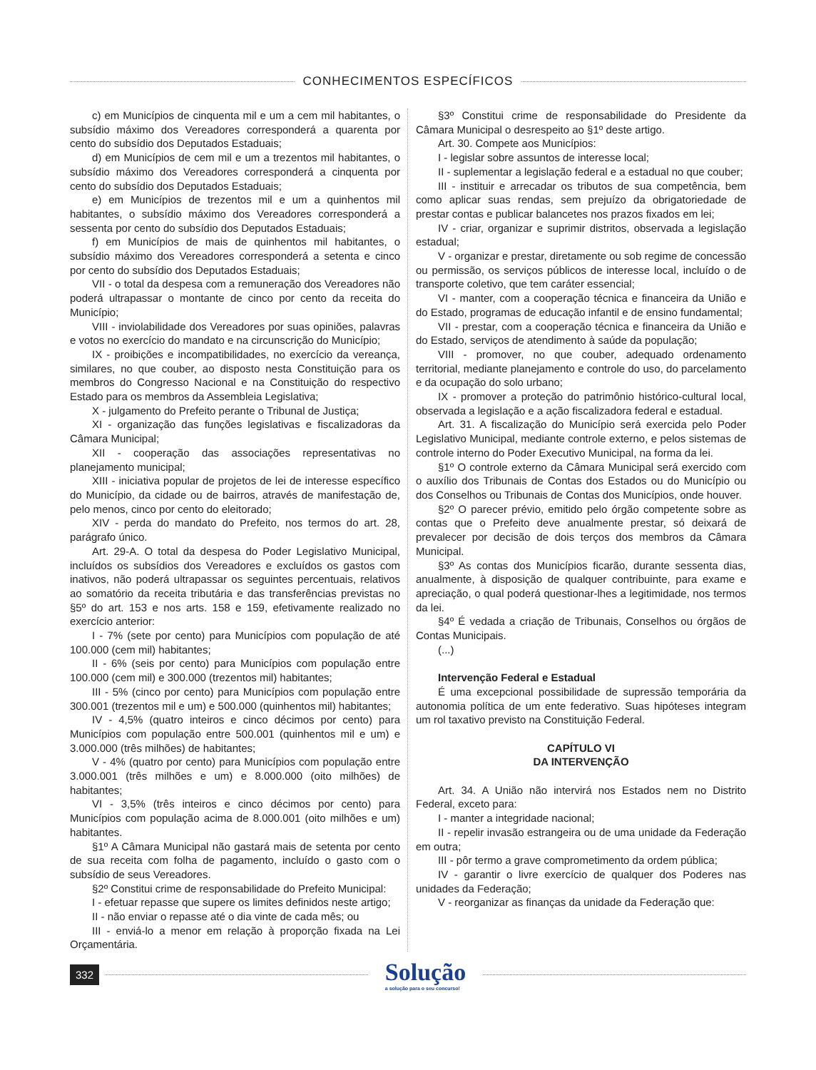CONHECIMENTOS ESPECÍFICOS
c) em Municípios de cinquenta mil e um a cem mil habitantes, o subsídio máximo dos Vereadores corresponderá a quarenta por cento do subsídio dos Deputados Estaduais;
d) em Municípios de cem mil e um a trezentos mil habitantes, o subsídio máximo dos Vereadores corresponderá a cinquenta por cento do subsídio dos Deputados Estaduais;
e) em Municípios de trezentos mil e um a quinhentos mil habitantes, o subsídio máximo dos Vereadores corresponderá a sessenta por cento do subsídio dos Deputados Estaduais;
f) em Municípios de mais de quinhentos mil habitantes, o subsídio máximo dos Vereadores corresponderá a setenta e cinco por cento do subsídio dos Deputados Estaduais;
VII - o total da despesa com a remuneração dos Vereadores não poderá ultrapassar o montante de cinco por cento da receita do Município;
VIII - inviolabilidade dos Vereadores por suas opiniões, palavras e votos no exercício do mandato e na circunscrição do Município;
IX - proibições e incompatibilidades, no exercício da vereança, similares, no que couber, ao disposto nesta Constituição para os membros do Congresso Nacional e na Constituição do respectivo Estado para os membros da Assembleia Legislativa;
X - julgamento do Prefeito perante o Tribunal de Justiça;
XI - organização das funções legislativas e fiscalizadoras da Câmara Municipal;
XII - cooperação das associações representativas no planejamento municipal;
XIII - iniciativa popular de projetos de lei de interesse específico do Município, da cidade ou de bairros, através de manifestação de, pelo menos, cinco por cento do eleitorado;
XIV - perda do mandato do Prefeito, nos termos do art. 28, parágrafo único.
Art. 29-A. O total da despesa do Poder Legislativo Municipal, incluídos os subsídios dos Vereadores e excluídos os gastos com inativos, não poderá ultrapassar os seguintes percentuais, relativos ao somatório da receita tributária e das transferências previstas no §5º do art. 153 e nos arts. 158 e 159, efetivamente realizado no exercício anterior:
I - 7% (sete por cento) para Municípios com população de até 100.000 (cem mil) habitantes;
II - 6% (seis por cento) para Municípios com população entre 100.000 (cem mil) e 300.000 (trezentos mil) habitantes;
III - 5% (cinco por cento) para Municípios com população entre 300.001 (trezentos mil e um) e 500.000 (quinhentos mil) habitantes;
IV - 4,5% (quatro inteiros e cinco décimos por cento) para Municípios com população entre 500.001 (quinhentos mil e um) e 3.000.000 (três milhões) de habitantes;
V - 4% (quatro por cento) para Municípios com população entre 3.000.001 (três milhões e um) e 8.000.000 (oito milhões) de habitantes;
VI - 3,5% (três inteiros e cinco décimos por cento) para Municípios com população acima de 8.000.001 (oito milhões e um) habitantes.
§1º A Câmara Municipal não gastará mais de setenta por cento de sua receita com folha de pagamento, incluído o gasto com o subsídio de seus Vereadores.
§2º Constitui crime de responsabilidade do Prefeito Municipal:
I - efetuar repasse que supere os limites definidos neste artigo;
II - não enviar o repasse até o dia vinte de cada mês; ou
III - enviá-lo a menor em relação à proporção fixada na Lei Orçamentária.
§3º Constitui crime de responsabilidade do Presidente da Câmara Municipal o desrespeito ao §1º deste artigo.
Art. 30. Compete aos Municípios:
I - legislar sobre assuntos de interesse local;
II - suplementar a legislação federal e a estadual no que couber;
III - instituir e arrecadar os tributos de sua competência, bem como aplicar suas rendas, sem prejuízo da obrigatoriedade de prestar contas e publicar balancetes nos prazos fixados em lei;
IV - criar, organizar e suprimir distritos, observada a legislação estadual;
V - organizar e prestar, diretamente ou sob regime de concessão ou permissão, os serviços públicos de interesse local, incluído o de transporte coletivo, que tem caráter essencial;
VI - manter, com a cooperação técnica e financeira da União e do Estado, programas de educação infantil e de ensino fundamental;
VII - prestar, com a cooperação técnica e financeira da União e do Estado, serviços de atendimento à saúde da população;
VIII - promover, no que couber, adequado ordenamento territorial, mediante planejamento e controle do uso, do parcelamento e da ocupação do solo urbano;
IX - promover a proteção do patrimônio histórico-cultural local, observada a legislação e a ação fiscalizadora federal e estadual.
Art. 31. A fiscalização do Município será exercida pelo Poder Legislativo Municipal, mediante controle externo, e pelos sistemas de controle interno do Poder Executivo Municipal, na forma da lei.
§1º O controle externo da Câmara Municipal será exercido com o auxílio dos Tribunais de Contas dos Estados ou do Município ou dos Conselhos ou Tribunais de Contas dos Municípios, onde houver.
§2º O parecer prévio, emitido pelo órgão competente sobre as contas que o Prefeito deve anualmente prestar, só deixará de prevalecer por decisão de dois terços dos membros da Câmara Municipal.
§3º As contas dos Municípios ficarão, durante sessenta dias, anualmente, à disposição de qualquer contribuinte, para exame e apreciação, o qual poderá questionar-lhes a legitimidade, nos termos da lei.
§4º É vedada a criação de Tribunais, Conselhos ou órgãos de Contas Municipais.
(...)
Intervenção Federal e Estadual
É uma excepcional possibilidade de supressão temporária da autonomia política de um ente federativo. Suas hipóteses integram um rol taxativo previsto na Constituição Federal.
CAPÍTULO VI
DA INTERVENÇÃO
Art. 34. A União não intervirá nos Estados nem no Distrito Federal, exceto para:
I - manter a integridade nacional;
II - repelir invasão estrangeira ou de uma unidade da Federação em outra;
III - pôr termo a grave comprometimento da ordem pública;
IV - garantir o livre exercício de qualquer dos Poderes nas unidades da Federação;
V - reorganizar as finanças da unidade da Federação que:
332
Solução
a solução para o seu concurso!